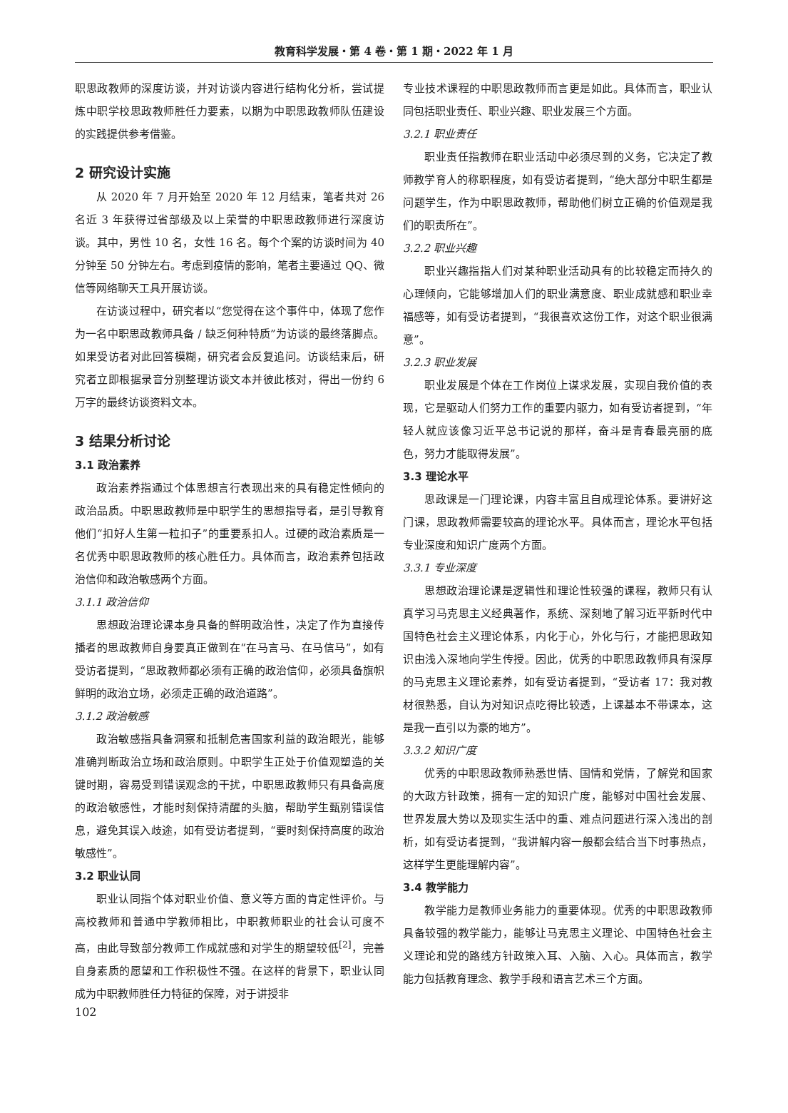教育科学发展・第 4 卷・第 1 期・2022 年 1 月
职思政教师的深度访谈，并对访谈内容进行结构化分析，尝试提炼中职学校思政教师胜任力要素，以期为中职思政教师队伍建设的实践提供参考借鉴。
2 研究设计实施
从 2020 年 7 月开始至 2020 年 12 月结束，笔者共对 26 名近 3 年获得过省部级及以上荣誉的中职思政教师进行深度访谈。其中，男性 10 名，女性 16 名。每个个案的访谈时间为 40 分钟至 50 分钟左右。考虑到疫情的影响，笔者主要通过 QQ、微信等网络聊天工具开展访谈。
在访谈过程中，研究者以“您觉得在这个事件中，体现了您作为一名中职思政教师具备 / 缺乏何种特质”为访谈的最终落脚点。如果受访者对此回答模糊，研究者会反复追问。访谈结束后，研究者立即根据录音分别整理访谈文本并彼此核对，得出一份约 6 万字的最终访谈资料文本。
3 结果分析讨论
3.1 政治素养
政治素养指通过个体思想言行表现出来的具有稳定性倾向的政治品质。中职思政教师是中职学生的思想指导者，是引导教育他们“扣好人生第一粒扣子”的重要系扣人。过硬的政治素质是一名优秀中职思政教师的核心胜任力。具体而言，政治素养包括政治信仰和政治敏感两个方面。
3.1.1 政治信仰
思想政治理论课本身具备的鲜明政治性，决定了作为直接传播者的思政教师自身要真正做到在“在马言马、在马信马”，如有受访者提到，“思政教师都必须有正确的政治信仰，必须具备旗帜鲜明的政治立场，必须走正确的政治道路”。
3.1.2 政治敏感
政治敏感指具备洞察和抵制危害国家利益的政治眼光，能够准确判断政治立场和政治原则。中职学生正处于价值观塑造的关键时期，容易受到错误观念的干扰，中职思政教师只有具备高度的政治敏感性，才能时刻保持清醒的头脑，帮助学生甄别错误信息，避免其误入歧途，如有受访者提到，“要时刻保持高度的政治敏感性”。
3.2 职业认同
职业认同指个体对职业价值、意义等方面的肯定性评价。与高校教师和普通中学教师相比，中职教师职业的社会认可度不高，由此导致部分教师工作成就感和对学生的期望较低<sup>[2]</sup>，完善自身素质的愿望和工作积极性不强。在这样的背景下，职业认同成为中职教师胜任力特征的保障，对于讲授非
专业技术课程的中职思政教师而言更是如此。具体而言，职业认同包括职业责任、职业兴趣、职业发展三个方面。
3.2.1 职业责任
职业责任指教师在职业活动中必须尽到的义务，它决定了教师教学育人的称职程度，如有受访者提到，“绝大部分中职生都是问题学生，作为中职思政教师，帮助他们树立正确的价值观是我们的职责所在”。
3.2.2 职业兴趣
职业兴趣指指人们对某种职业活动具有的比较稳定而持久的心理倾向，它能够增加人们的职业满意度、职业成就感和职业幸福感等，如有受访者提到，“我很喜欢这份工作，对这个职业很满意”。
3.2.3 职业发展
职业发展是个体在工作岗位上谋求发展，实现自我价值的表现，它是驱动人们努力工作的重要内驱力，如有受访者提到，“年轻人就应该像习近平总书记说的那样，奋斗是青春最亮丽的底色，努力才能取得发展”。
3.3 理论水平
思政课是一门理论课，内容丰富且自成理论体系。要讲好这门课，思政教师需要较高的理论水平。具体而言，理论水平包括专业深度和知识广度两个方面。
3.3.1 专业深度
思想政治理论课是逻辑性和理论性较强的课程，教师只有认真学习马克思主义经典著作，系统、深刻地了解习近平新时代中国特色社会主义理论体系，内化于心，外化与行，才能把思政知识由浅入深地向学生传授。因此，优秀的中职思政教师具有深厚的马克思主义理论素养，如有受访者提到，“受访者 17：我对教材很熟悉，自认为对知识点吃得比较透，上课基本不带课本，这是我一直引以为豪的地方”。
3.3.2 知识广度
优秀的中职思政教师熟悉世情、国情和党情，了解党和国家的大政方针政策，拥有一定的知识广度，能够对中国社会发展、世界发展大势以及现实生活中的重、难点问题进行深入浅出的剖析，如有受访者提到，“我讲解内容一般都会结合当下时事热点，这样学生更能理解内容”。
3.4 教学能力
教学能力是教师业务能力的重要体现。优秀的中职思政教师具备较强的教学能力，能够让马克思主义理论、中国特色社会主义理论和党的路线方针政策入耳、入脑、入心。具体而言，教学能力包括教育理念、教学手段和语言艺术三个方面。
102